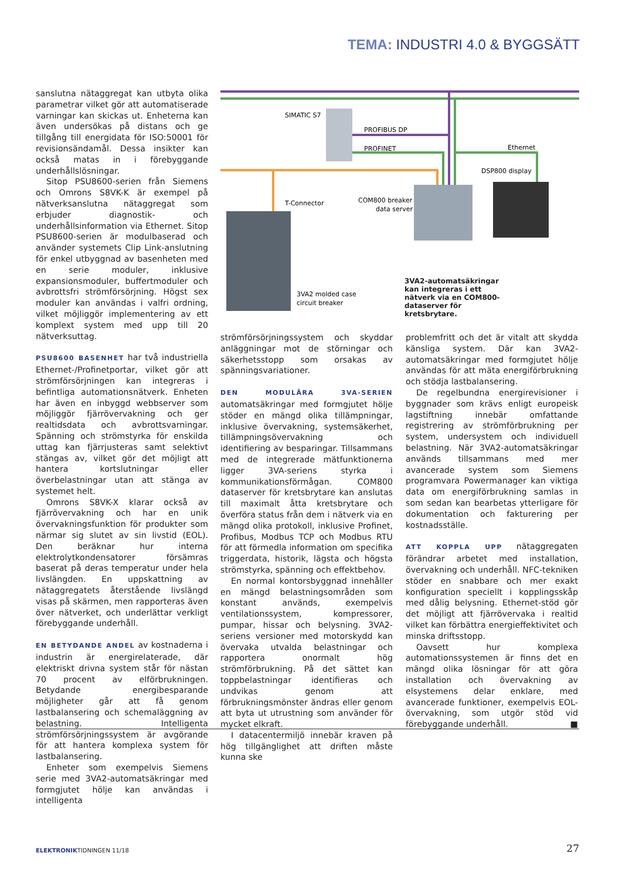TEMA: INDUSTRI 4.0 & BYGGSÄTT
sanslutna nätaggregat kan utbyta olika parametrar vilket gör att automatiserade varningar kan skickas ut. Enheterna kan även undersökas på distans och ge tillgång till energidata för ISO:50001 för revisionsändamål. Dessa insikter kan också matas in i förebyggande underhållslösningar.
Sitop PSU8600-serien från Siemens och Omrons S8VK-K är exempel på nätverksanslutna nätaggregat som erbjuder diagnostik- och underhållsinformation via Ethernet. Sitop PSU8600-serien är modulbaserad och använder systemets Clip Link-anslutning för enkel utbyggnad av basenheten med en serie moduler, inklusive expansionsmoduler, buffertmoduler och avbrottsfri strömförsörjning. Högst sex moduler kan användas i valfri ordning, vilket möjliggör implementering av ett komplext system med upp till 20 nätverksuttag.
PSU8600 BASENHET har två industriella Ethernet-/Profinetportar, vilket gör att strömförsörjningen kan integreras i befintliga automationsnätverk. Enheten har även en inbyggd webbserver som möjliggör fjärrövervakning och ger realtidsdata och avbrottsvarningar. Spänning och strömstyrka för enskilda uttag kan fjärrjusteras samt selektivt stängas av, vilket gör det möjligt att hantera kortslutningar eller överbelastningar utan att stänga av systemet helt.
Omrons S8VK-X klarar också av fjärrövervakning och har en unik övervakningsfunktion för produkter som närmar sig slutet av sin livstid (EOL). Den beräknar hur interna elektrolytkondensatorer försämras baserat på deras temperatur under hela livslängden. En uppskattning av nätaggregatets återstående livslängd visas på skärmen, men rapporteras även över nätverket, och underlättar verkligt förebyggande underhåll.
EN BETYDANDE ANDEL av kostnaderna i industrin är energirelaterade, där elektriskt drivna system står för nästan 70 procent av elförbrukningen. Betydande energibesparande möjligheter går att få genom lastbalansering och schemaläggning av belastning. Intelligenta strömförsörjningssystem är avgörande för att hantera komplexa system för lastbalansering.
Enheter som exempelvis Siemens serie med 3VA2-automatsäkringar med formgjutet hölje kan användas i intelligenta
SIMATIC S7
PROFIBUS DP
PROFINET
Ethernet
DSP800 display
T-Connector
COM800 breaker
data server
3VA2 molded case
circuit breaker
3VA2-automatsäkringar kan integreras i ett nätverk via en COM800-dataserver för kretsbrytare.
strömförsörjningssystem och skyddar anläggningar mot de störningar och säkerhetsstopp som orsakas av spänningsvariationer.
DEN MODULÄRA 3VA-SERIEN automatsäkringar med formgjutet hölje stöder en mängd olika tillämpningar, inklusive övervakning, systemsäkerhet, tillämpningsövervakning och identifiering av besparingar. Tillsammans med de integrerade mätfunktionerna ligger 3VA-seriens styrka i kommunikationsförmågan. COM800 dataserver för kretsbrytare kan anslutas till maximalt åtta kretsbrytare och överföra status från dem i nätverk via en mängd olika protokoll, inklusive Profinet, Profibus, Modbus TCP och Modbus RTU för att förmedla information om specifika triggerdata, historik, lägsta och högsta strömstyrka, spänning och effektbehov.
En normal kontorsbyggnad innehåller en mängd belastningsområden som konstant används, exempelvis ventilationssystem, kompressorer, pumpar, hissar och belysning. 3VA2-seriens versioner med motorskydd kan övervaka utvalda belastningar och rapportera onormalt hög strömförbrukning. På det sättet kan toppbelastningar identifieras och undvikas genom att förbrukningsmönster ändras eller genom att byta ut utrustning som använder för mycket elkraft.
I datacentermiljö innebär kraven på hög tillgänglighet att driften måste kunna ske
problemfritt och det är vitalt att skydda känsliga system. Där kan 3VA2-automatsäkringar med formgjutet hölje användas för att mäta energiförbrukning och stödja lastbalansering.
De regelbundna energirevisioner i byggnader som krävs enligt europeisk lagstiftning innebär omfattande registrering av strömförbrukning per system, undersystem och individuell belastning. När 3VA2-automatsäkringar används tillsammans med mer avancerade system som Siemens programvara Powermanager kan viktiga data om energiförbrukning samlas in som sedan kan bearbetas ytterligare för dokumentation och fakturering per kostnadsställe.
ATT KOPPLA UPP nätaggregaten förändrar arbetet med installation, övervakning och underhåll. NFC-tekniken stöder en snabbare och mer exakt konfiguration speciellt i kopplingsskåp med dålig belysning. Ethernet-stöd gör det möjligt att fjärrövervaka i realtid vilket kan förbättra energieffektivitet och minska driftsstopp.
Oavsett hur komplexa automationssystemen är finns det en mängd olika lösningar för att göra installation och övervakning av elsystemens delar enklare, med avancerade funktioner, exempelvis EOL-övervakning, som utgör stöd vid förebyggande underhåll. ■
ELEKTRONIKTIDNINGEN 11/18 27